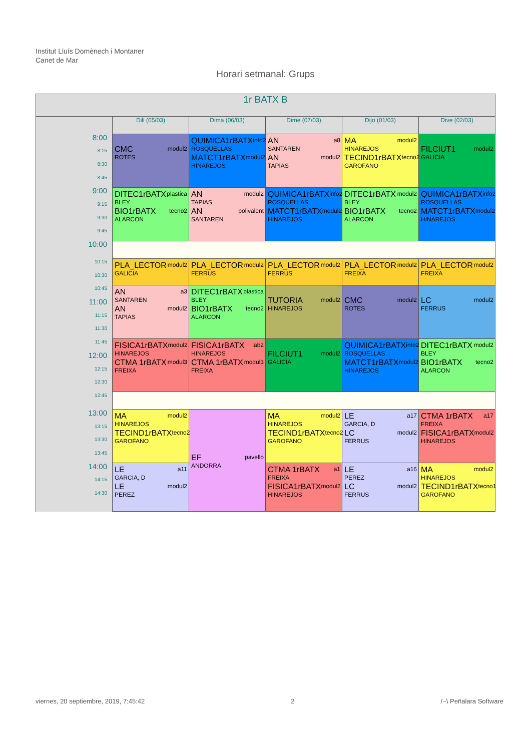Institut Lluís Domènech i Montaner
Canet de Mar
Horari setmanal: Grups
| 1r BATX B | | | | | |
| --- | --- | --- | --- | --- | --- |
| | Dill (05/03) | Dima (06/03) | Dime (07/03) | Dijo (01/03) | Dive (02/03) |
| 8:00 8:15 8:30 8:45 | CMC modul2 ROTES | QUIMICA1rBATX info2 ROSQUELLAS MATCT1rBATX modul2 HINAREJOS | AN a8 SANTAREN AN modul2 TAPIAS | MA modul2 HINAREJOS TECIND1rBATX tecno2 GAROFANO | FILCIUT1 modul2 GALICIA |
| 9:00 9:15 9:30 9:45 | DITEC1rBATX plastica BLEY BIO1rBATX tecno2 ALARCON | AN modul2 TAPIAS AN polivalent SANTAREN | QUIMICA1rBATX info2 ROSQUELLAS MATCT1rBATX modul2 HINAREJOS | DITEC1rBATX modul2 BLEY BIO1rBATX tecno2 ALARCON | QUIMICA1rBATX info2 ROSQUELLAS MATCT1rBATX modul2 HINAREJOS |
| 10:00 | | | | | |
| 10:15 10:30 | PLA_LECTOR modul2 GALICIA | PLA_LECTOR modul2 FERRUS | PLA_LECTOR modul2 FERRUS | PLA_LECTOR modul2 FREIXA | PLA_LECTOR modul2 FREIXA |
| 10:45 11:00 11:15 11:30 | AN a3 SANTAREN AN modul2 TAPIAS | DITEC1rBATX plastica BLEY BIO1rBATX tecno2 ALARCON | TUTORIA modul2 HINAREJOS | CMC modul2 ROTES | LC modul2 FERRUS |
| 11:45 12:00 12:15 12:30 | FISICA1rBATX modul2 HINAREJOS CTMA 1rBATX modul3 FREIXA | FISICA1rBATX lab2 HINAREJOS CTMA 1rBATX modul3 FREIXA | FILCIUT1 modul2 GALICIA | QUIMICA1rBATX info2 ROSQUELLAS MATCT1rBATX modul2 HINAREJOS | DITEC1rBATX modul2 BLEY BIO1rBATX tecno2 ALARCON |
| 12:45 | | | | | |
| 13:00 13:15 13:30 13:45 | MA modul2 HINAREJOS TECIND1rBATX tecno2 GAROFANO | EF pavello ANDORRA | MA modul2 HINAREJOS TECIND1rBATX tecno2 GAROFANO | LE a17 GARCIA, D LC modul2 FERRUS | CTMA 1rBATX a17 FREIXA FISICA1rBATX modul2 HINAREJOS |
| 14:00 14:15 14:30 | LE a11 GARCIA, D LE modul2 PEREZ | | CTMA 1rBATX a1 FREIXA FISICA1rBATX modul2 HINAREJOS | LE a16 PEREZ LC modul2 FERRUS | MA modul2 HINAREJOS TECIND1rBATX tecno1 GAROFANO |
viernes, 20 septiembre, 2019, 7:45:42 2 /~\ Peñalara Software